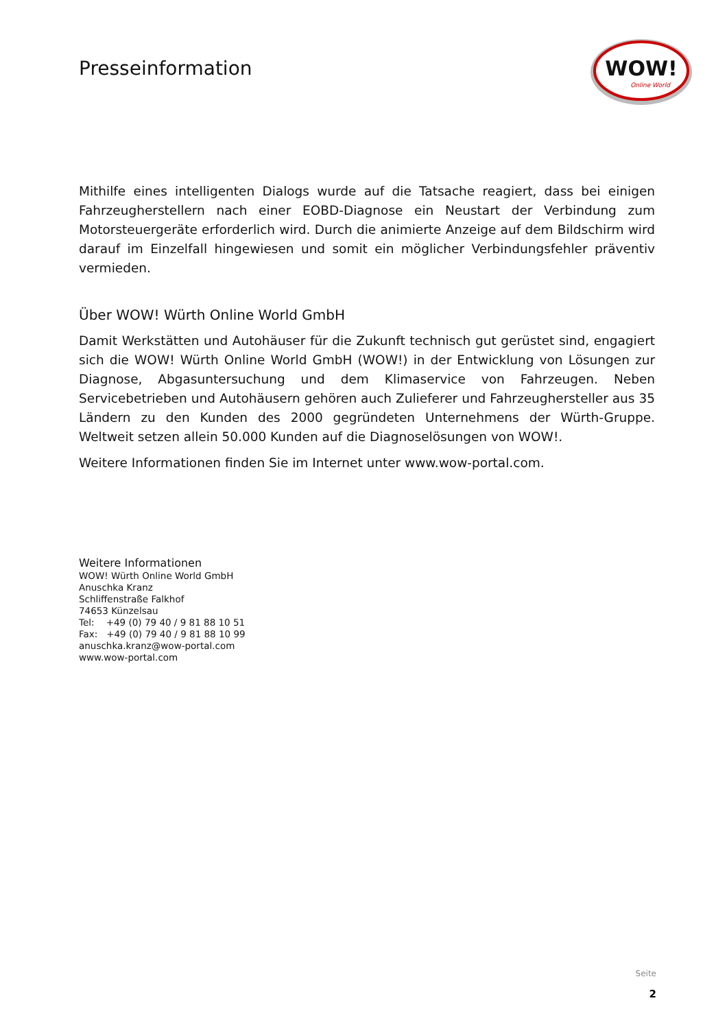Presseinformation
WOW!
Online World
Mithilfe eines intelligenten Dialogs wurde auf die Tatsache reagiert, dass bei einigen Fahrzeugherstellern nach einer EOBD-Diagnose ein Neustart der Verbindung zum Motorsteuergeräte erforderlich wird. Durch die animierte Anzeige auf dem Bildschirm wird darauf im Einzelfall hingewiesen und somit ein möglicher Verbindungsfehler präventiv vermieden.
Über WOW! Würth Online World GmbH
Damit Werkstätten und Autohäuser für die Zukunft technisch gut gerüstet sind, engagiert sich die WOW! Würth Online World GmbH (WOW!) in der Entwicklung von Lösungen zur Diagnose, Abgasuntersuchung und dem Klimaservice von Fahrzeugen. Neben Servicebetrieben und Autohäusern gehören auch Zulieferer und Fahrzeughersteller aus 35 Ländern zu den Kunden des 2000 gegründeten Unternehmens der Würth-Gruppe. Weltweit setzen allein 50.000 Kunden auf die Diagnoselösungen von WOW!.
Weitere Informationen finden Sie im Internet unter www.wow-portal.com.
Weitere Informationen
WOW! Würth Online World GmbH
Anuschka Kranz
Schliffenstraße Falkhof
74653 Künzelsau
Tel: +49 (0) 79 40 / 9 81 88 10 51
Fax: +49 (0) 79 40 / 9 81 88 10 99
anuschka.kranz@wow-portal.com
www.wow-portal.com
Seite
2